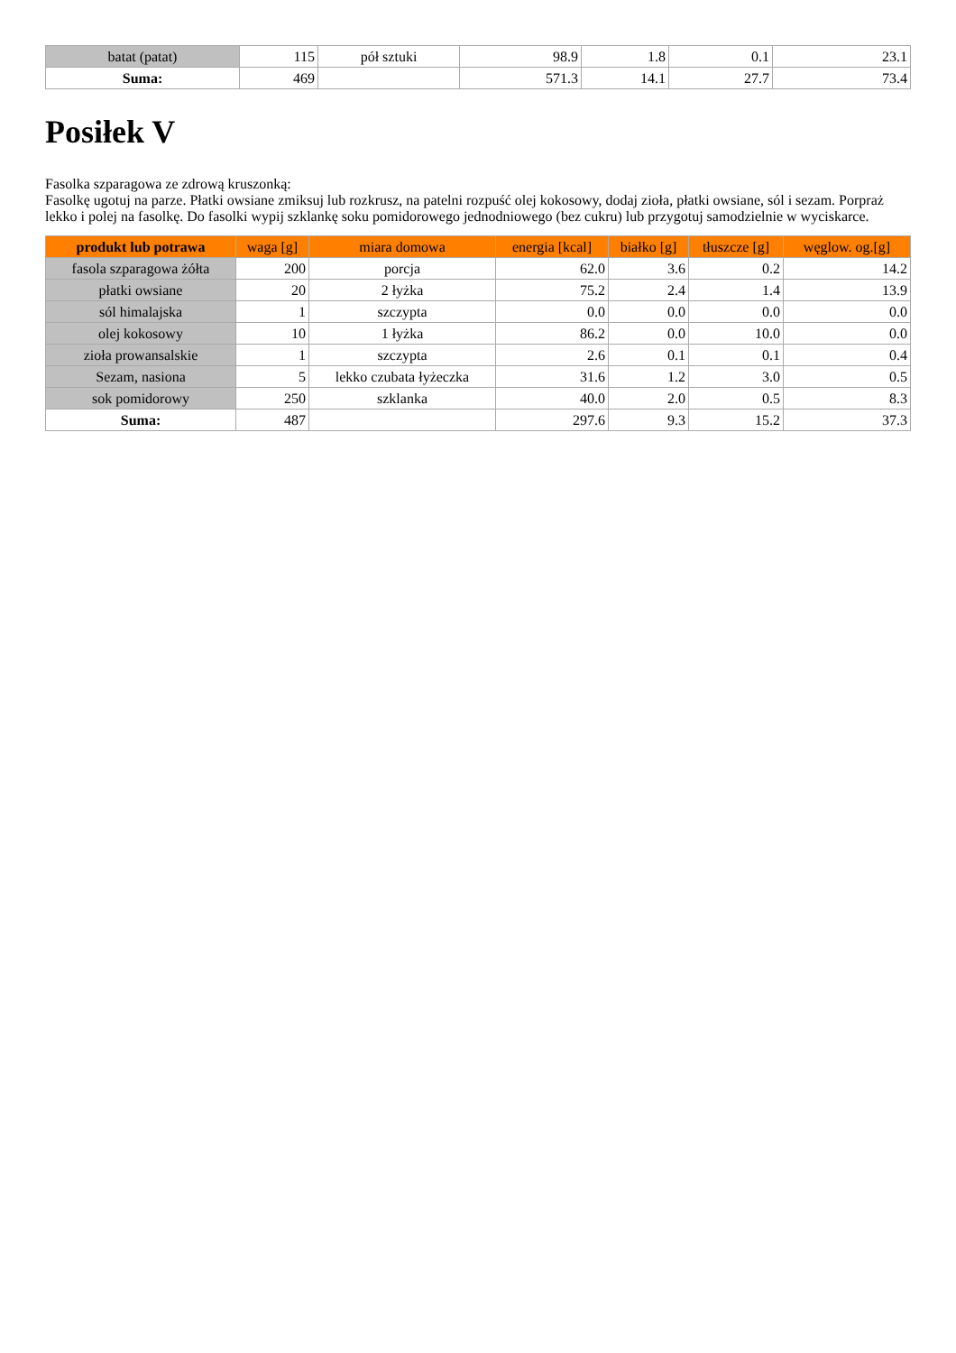| batat (patat) | 115 | pół sztuki | 98.9 | 1.8 | 0.1 | 23.1 |
| Suma: | 469 | | 571.3 | 14.1 | 27.7 | 73.4 |
Posiłek V
Fasolka szparagowa ze zdrową kruszonką:
Fasolkę ugotuj na parze. Płatki owsiane zmiksuj lub rozkrusz, na patelni rozpuść olej kokosowy, dodaj zioła, płatki owsiane, sól i sezam. Porpraż lekko i polej na fasolkę. Do fasolki wypij szklankę soku pomidorowego jednodniowego (bez cukru) lub przygotuj samodzielnie w wyciskarce.
| produkt lub potrawa | waga [g] | miara domowa | energia [kcal] | białko [g] | tłuszcze [g] | węglow. og.[g] |
| --- | --- | --- | --- | --- | --- | --- |
| fasola szparagowa żółta | 200 | porcja | 62.0 | 3.6 | 0.2 | 14.2 |
| płatki owsiane | 20 | 2 łyżka | 75.2 | 2.4 | 1.4 | 13.9 |
| sól himalajska | 1 | szczypta | 0.0 | 0.0 | 0.0 | 0.0 |
| olej kokosowy | 10 | 1 łyżka | 86.2 | 0.0 | 10.0 | 0.0 |
| zioła prowansalskie | 1 | szczypta | 2.6 | 0.1 | 0.1 | 0.4 |
| Sezam, nasiona | 5 | lekko czubata łyżeczka | 31.6 | 1.2 | 3.0 | 0.5 |
| sok pomidorowy | 250 | szklanka | 40.0 | 2.0 | 0.5 | 8.3 |
| Suma: | 487 | | 297.6 | 9.3 | 15.2 | 37.3 |